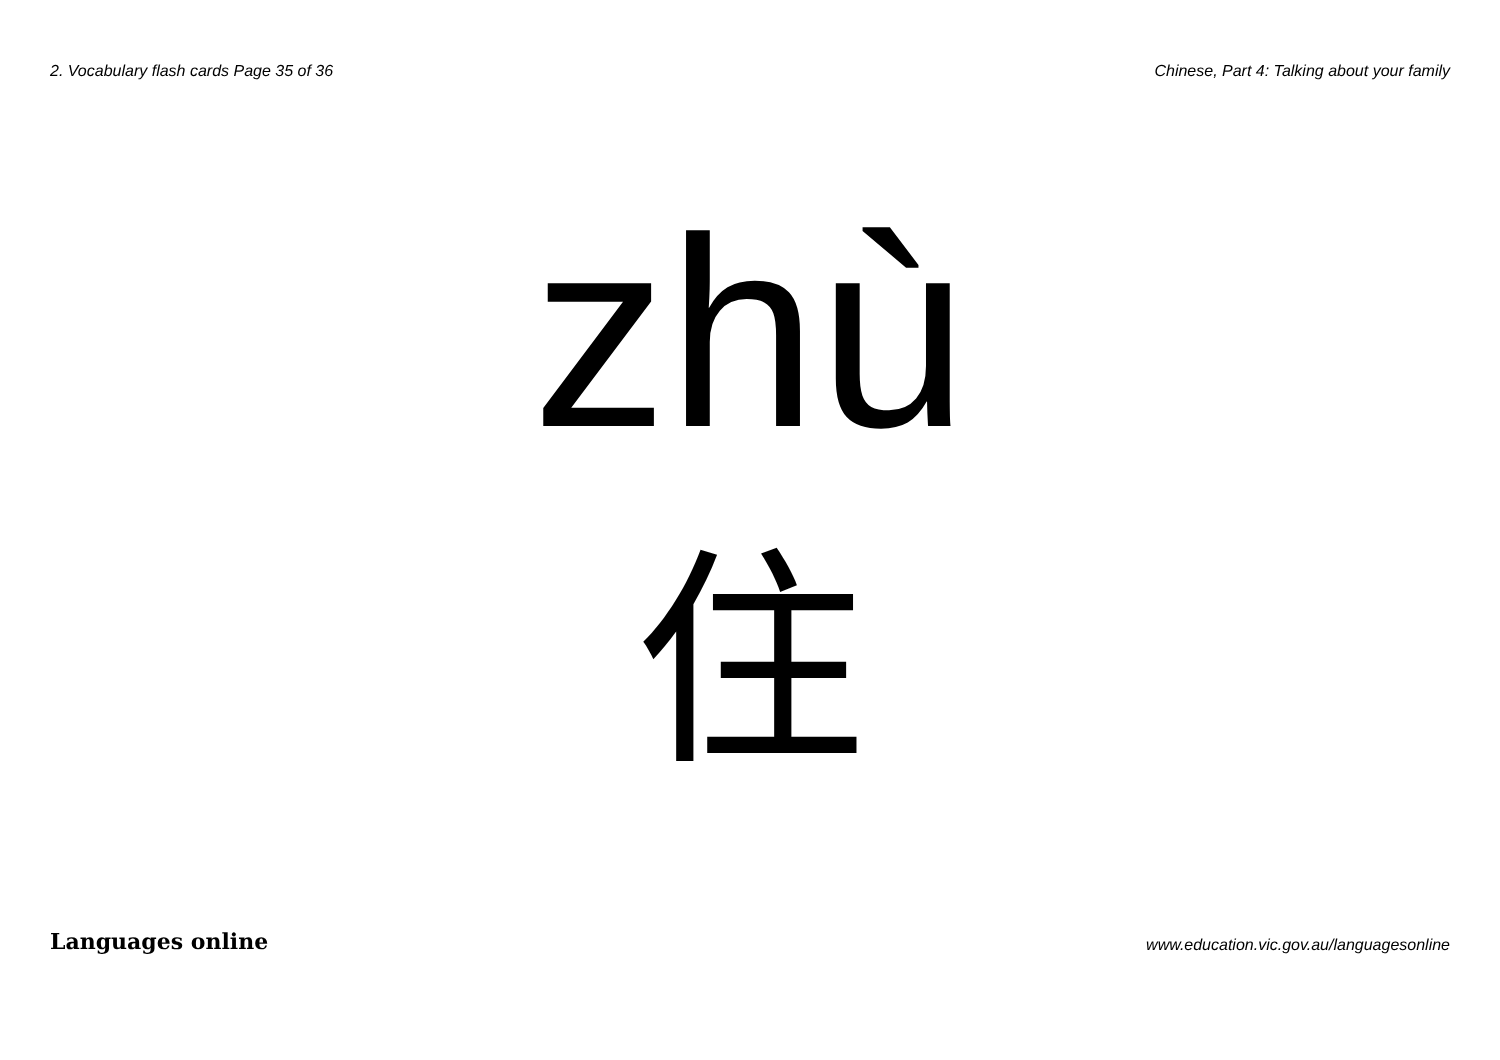2. Vocabulary flash cards Page 35 of 36 Chinese, Part 4: Talking about your family
zhù
住
Languages online www.education.vic.gov.au/languagesonline